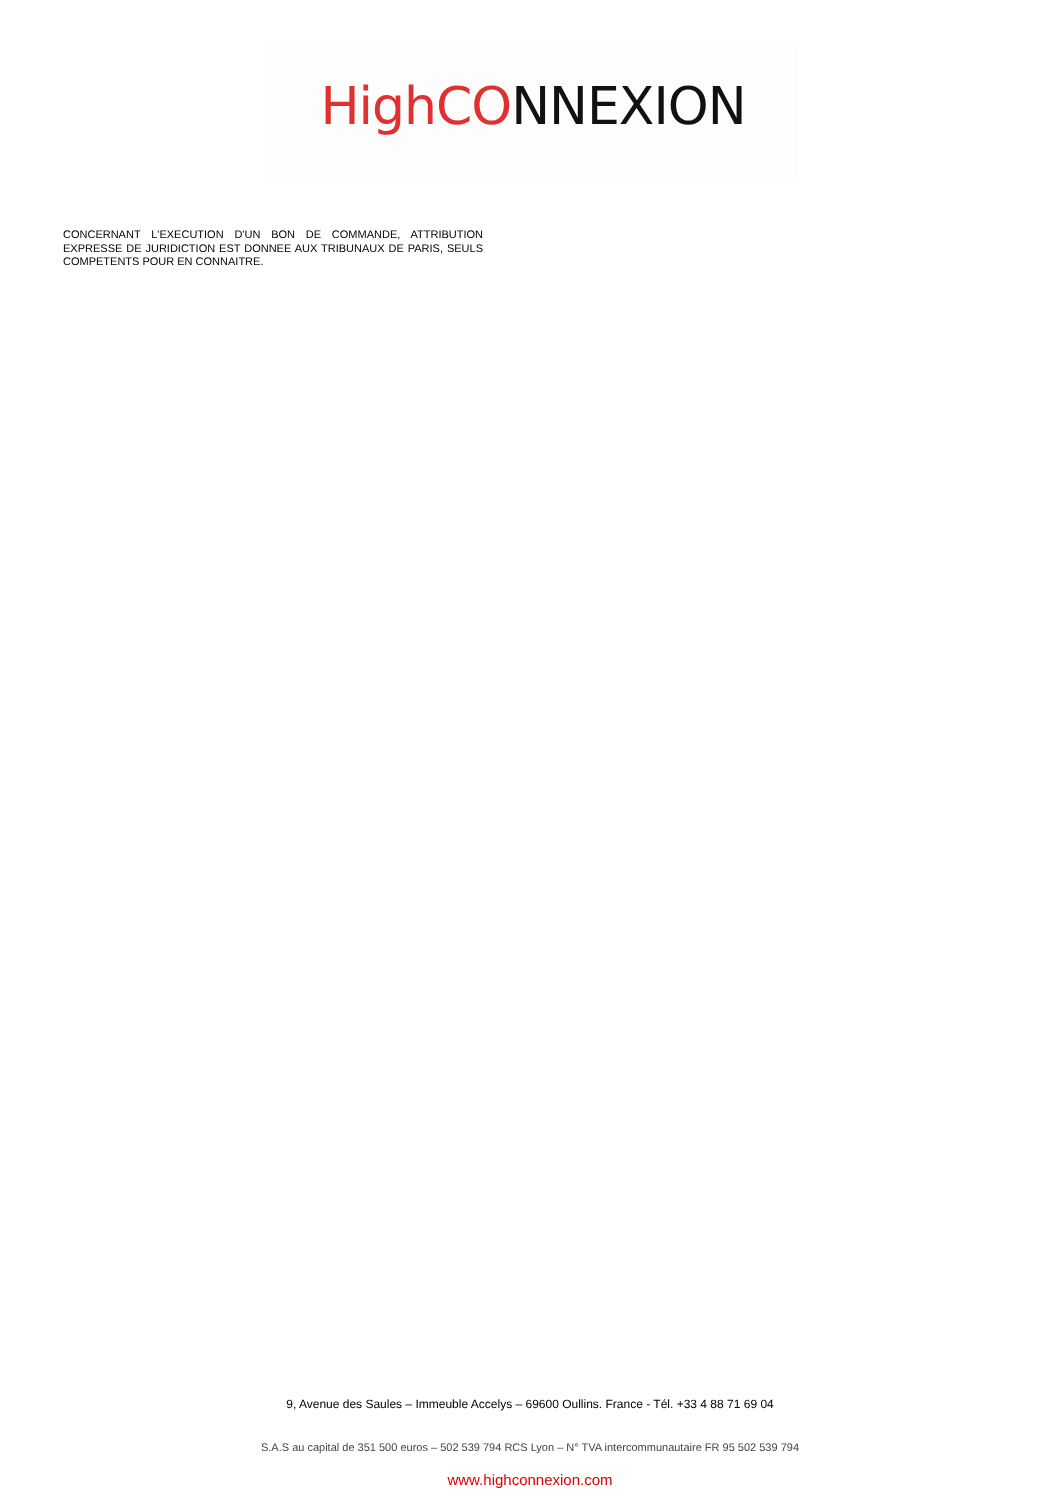HighCO NNEXION
CONCERNANT L'EXECUTION D'UN BON DE COMMANDE, ATTRIBUTION EXPRESSE DE JURIDICTION EST DONNEE AUX TRIBUNAUX DE PARIS, SEULS COMPETENTS POUR EN CONNAITRE.
9, Avenue des Saules – Immeuble Accelys – 69600 Oullins. France - Tél. +33 4 88 71 69 04
S.A.S au capital de 351 500 euros – 502 539 794 RCS Lyon – N° TVA intercommunautaire FR 95 502 539 794
www.highconnexion.com